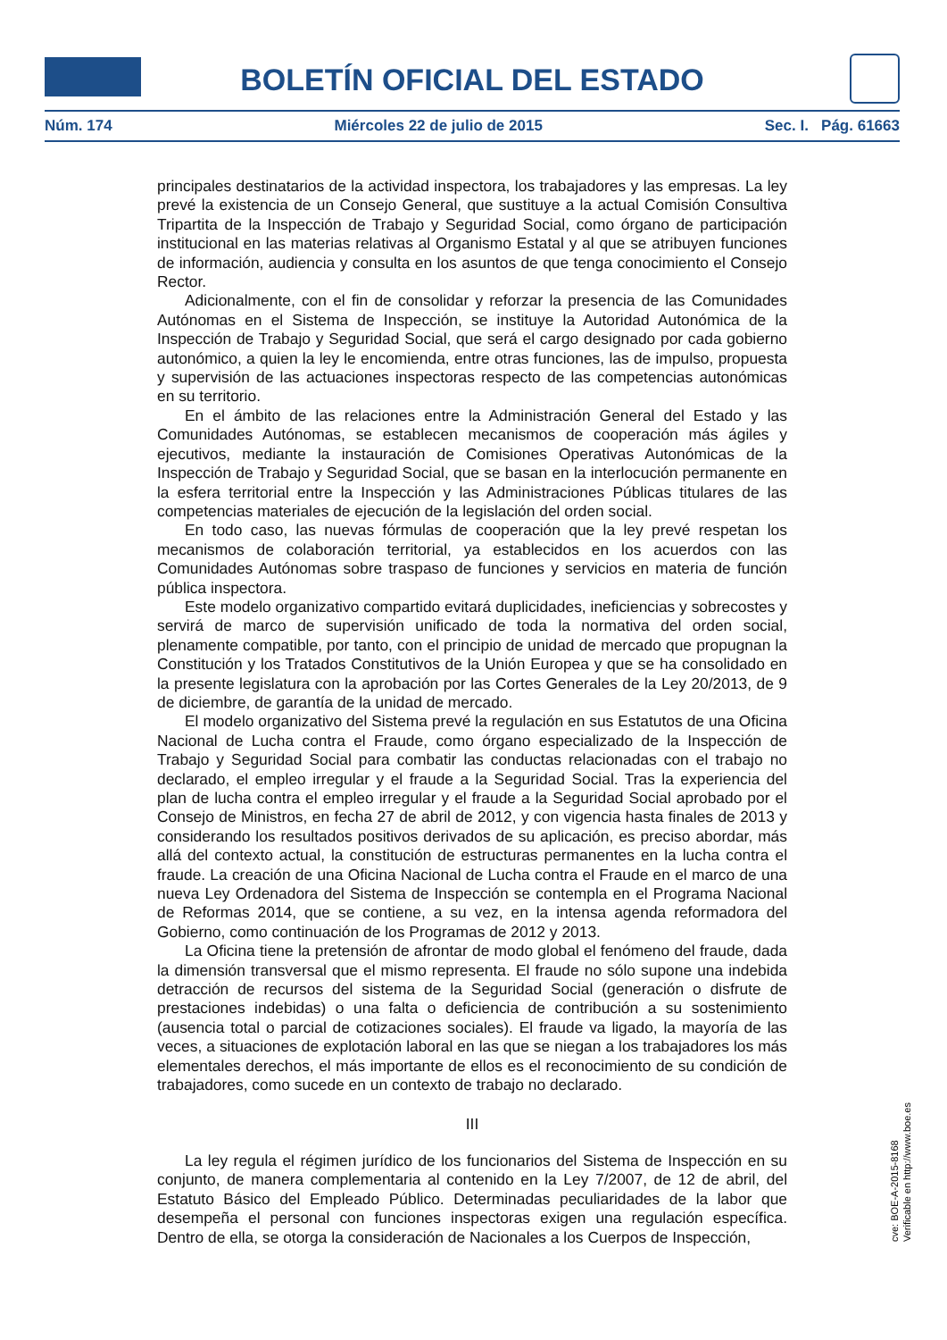BOLETÍN OFICIAL DEL ESTADO
Núm. 174 Miércoles 22 de julio de 2015 Sec. I. Pág. 61663
principales destinatarios de la actividad inspectora, los trabajadores y las empresas. La ley prevé la existencia de un Consejo General, que sustituye a la actual Comisión Consultiva Tripartita de la Inspección de Trabajo y Seguridad Social, como órgano de participación institucional en las materias relativas al Organismo Estatal y al que se atribuyen funciones de información, audiencia y consulta en los asuntos de que tenga conocimiento el Consejo Rector.
Adicionalmente, con el fin de consolidar y reforzar la presencia de las Comunidades Autónomas en el Sistema de Inspección, se instituye la Autoridad Autonómica de la Inspección de Trabajo y Seguridad Social, que será el cargo designado por cada gobierno autonómico, a quien la ley le encomienda, entre otras funciones, las de impulso, propuesta y supervisión de las actuaciones inspectoras respecto de las competencias autonómicas en su territorio.
En el ámbito de las relaciones entre la Administración General del Estado y las Comunidades Autónomas, se establecen mecanismos de cooperación más ágiles y ejecutivos, mediante la instauración de Comisiones Operativas Autonómicas de la Inspección de Trabajo y Seguridad Social, que se basan en la interlocución permanente en la esfera territorial entre la Inspección y las Administraciones Públicas titulares de las competencias materiales de ejecución de la legislación del orden social.
En todo caso, las nuevas fórmulas de cooperación que la ley prevé respetan los mecanismos de colaboración territorial, ya establecidos en los acuerdos con las Comunidades Autónomas sobre traspaso de funciones y servicios en materia de función pública inspectora.
Este modelo organizativo compartido evitará duplicidades, ineficiencias y sobrecostes y servirá de marco de supervisión unificado de toda la normativa del orden social, plenamente compatible, por tanto, con el principio de unidad de mercado que propugnan la Constitución y los Tratados Constitutivos de la Unión Europea y que se ha consolidado en la presente legislatura con la aprobación por las Cortes Generales de la Ley 20/2013, de 9 de diciembre, de garantía de la unidad de mercado.
El modelo organizativo del Sistema prevé la regulación en sus Estatutos de una Oficina Nacional de Lucha contra el Fraude, como órgano especializado de la Inspección de Trabajo y Seguridad Social para combatir las conductas relacionadas con el trabajo no declarado, el empleo irregular y el fraude a la Seguridad Social. Tras la experiencia del plan de lucha contra el empleo irregular y el fraude a la Seguridad Social aprobado por el Consejo de Ministros, en fecha 27 de abril de 2012, y con vigencia hasta finales de 2013 y considerando los resultados positivos derivados de su aplicación, es preciso abordar, más allá del contexto actual, la constitución de estructuras permanentes en la lucha contra el fraude. La creación de una Oficina Nacional de Lucha contra el Fraude en el marco de una nueva Ley Ordenadora del Sistema de Inspección se contempla en el Programa Nacional de Reformas 2014, que se contiene, a su vez, en la intensa agenda reformadora del Gobierno, como continuación de los Programas de 2012 y 2013.
La Oficina tiene la pretensión de afrontar de modo global el fenómeno del fraude, dada la dimensión transversal que el mismo representa. El fraude no sólo supone una indebida detracción de recursos del sistema de la Seguridad Social (generación o disfrute de prestaciones indebidas) o una falta o deficiencia de contribución a su sostenimiento (ausencia total o parcial de cotizaciones sociales). El fraude va ligado, la mayoría de las veces, a situaciones de explotación laboral en las que se niegan a los trabajadores los más elementales derechos, el más importante de ellos es el reconocimiento de su condición de trabajadores, como sucede en un contexto de trabajo no declarado.
III
La ley regula el régimen jurídico de los funcionarios del Sistema de Inspección en su conjunto, de manera complementaria al contenido en la Ley 7/2007, de 12 de abril, del Estatuto Básico del Empleado Público. Determinadas peculiaridades de la labor que desempeña el personal con funciones inspectoras exigen una regulación específica. Dentro de ella, se otorga la consideración de Nacionales a los Cuerpos de Inspección,
cve: BOE-A-2015-8168
Verificable en http://www.boe.es